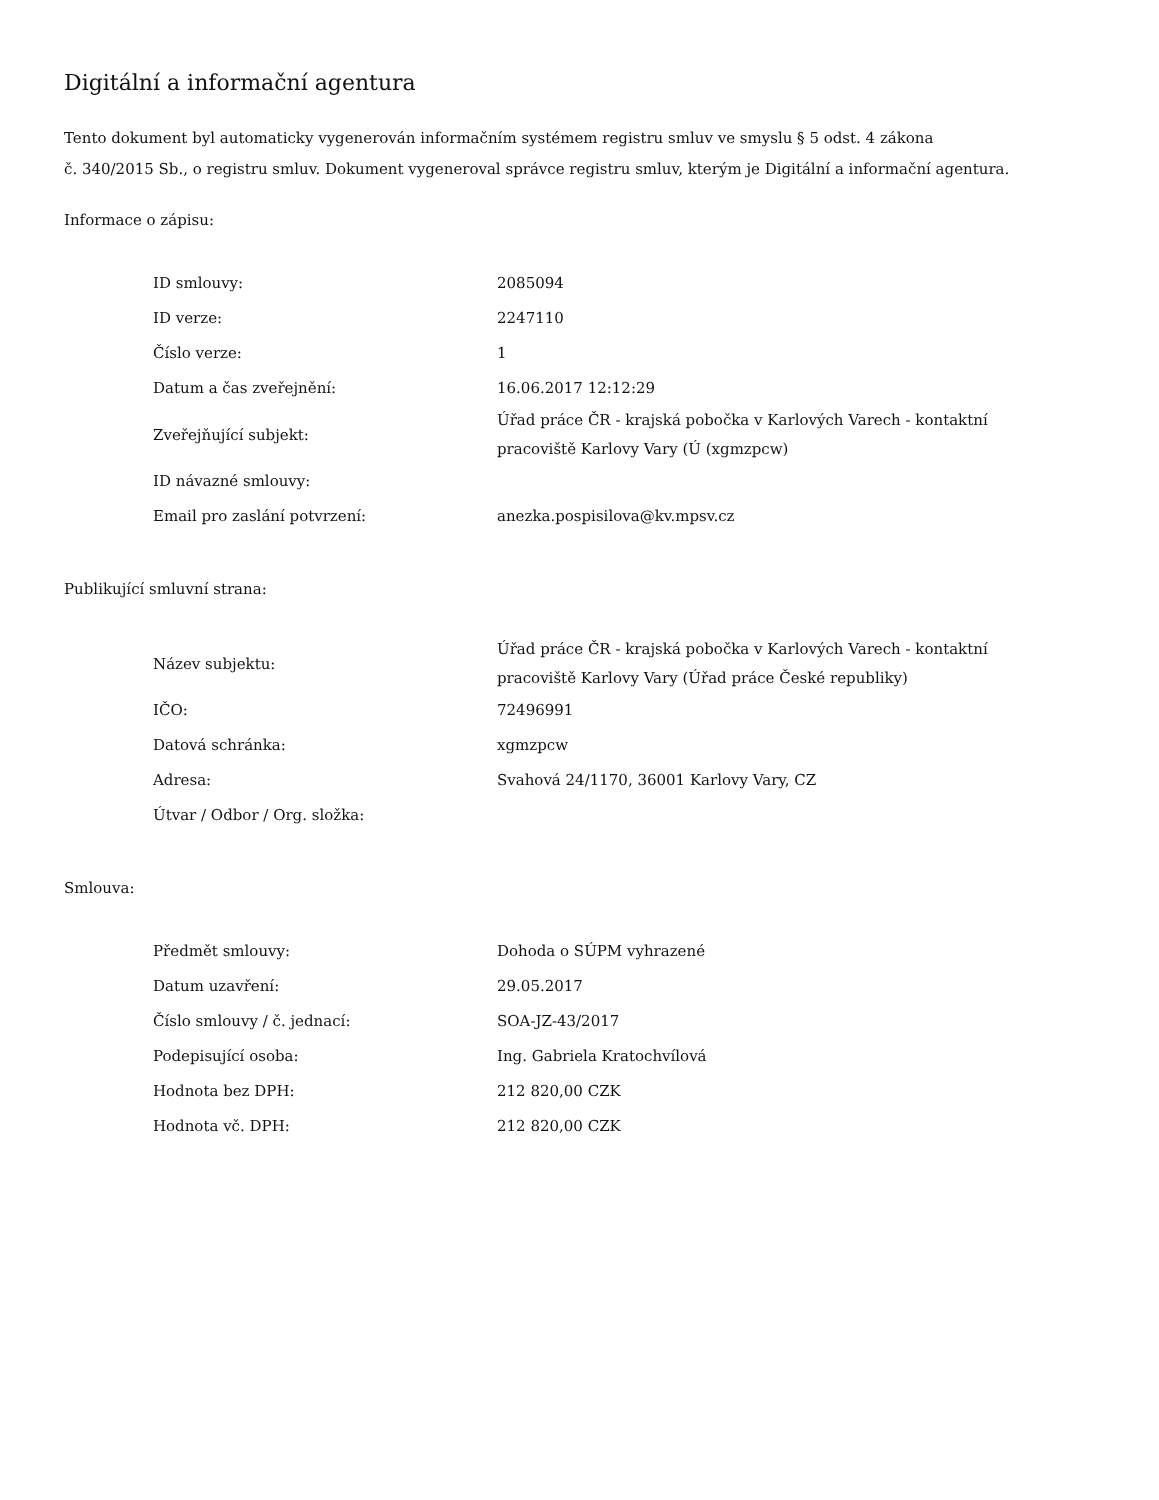Digitální a informační agentura
Tento dokument byl automaticky vygenerován informačním systémem registru smluv ve smyslu § 5 odst. 4 zákona
č. 340/2015 Sb., o registru smluv. Dokument vygeneroval správce registru smluv, kterým je Digitální a informační agentura.
Informace o zápisu:
| ID smlouvy: | 2085094 |
| ID verze: | 2247110 |
| Číslo verze: | 1 |
| Datum a čas zveřejnění: | 16.06.2017 12:12:29 |
| Zveřejňující subjekt: | Úřad práce ČR - krajská pobočka v Karlových Varech - kontaktní pracoviště Karlovy Vary (Ú (xgmzpcw) |
| ID návazné smlouvy: | |
| Email pro zaslání potvrzení: | anezka.pospisilova@kv.mpsv.cz |
Publikující smluvní strana:
| Název subjektu: | Úřad práce ČR - krajská pobočka v Karlových Varech - kontaktní pracoviště Karlovy Vary (Úřad práce České republiky) |
| IČO: | 72496991 |
| Datová schránka: | xgmzpcw |
| Adresa: | Svahová 24/1170, 36001 Karlovy Vary, CZ |
| Útvar / Odbor / Org. složka: | |
Smlouva:
| Předmět smlouvy: | Dohoda o SÚPM vyhrazené |
| Datum uzavření: | 29.05.2017 |
| Číslo smlouvy / č. jednací: | SOA-JZ-43/2017 |
| Podepisující osoba: | Ing. Gabriela Kratochvílová |
| Hodnota bez DPH: | 212 820,00 CZK |
| Hodnota vč. DPH: | 212 820,00 CZK |